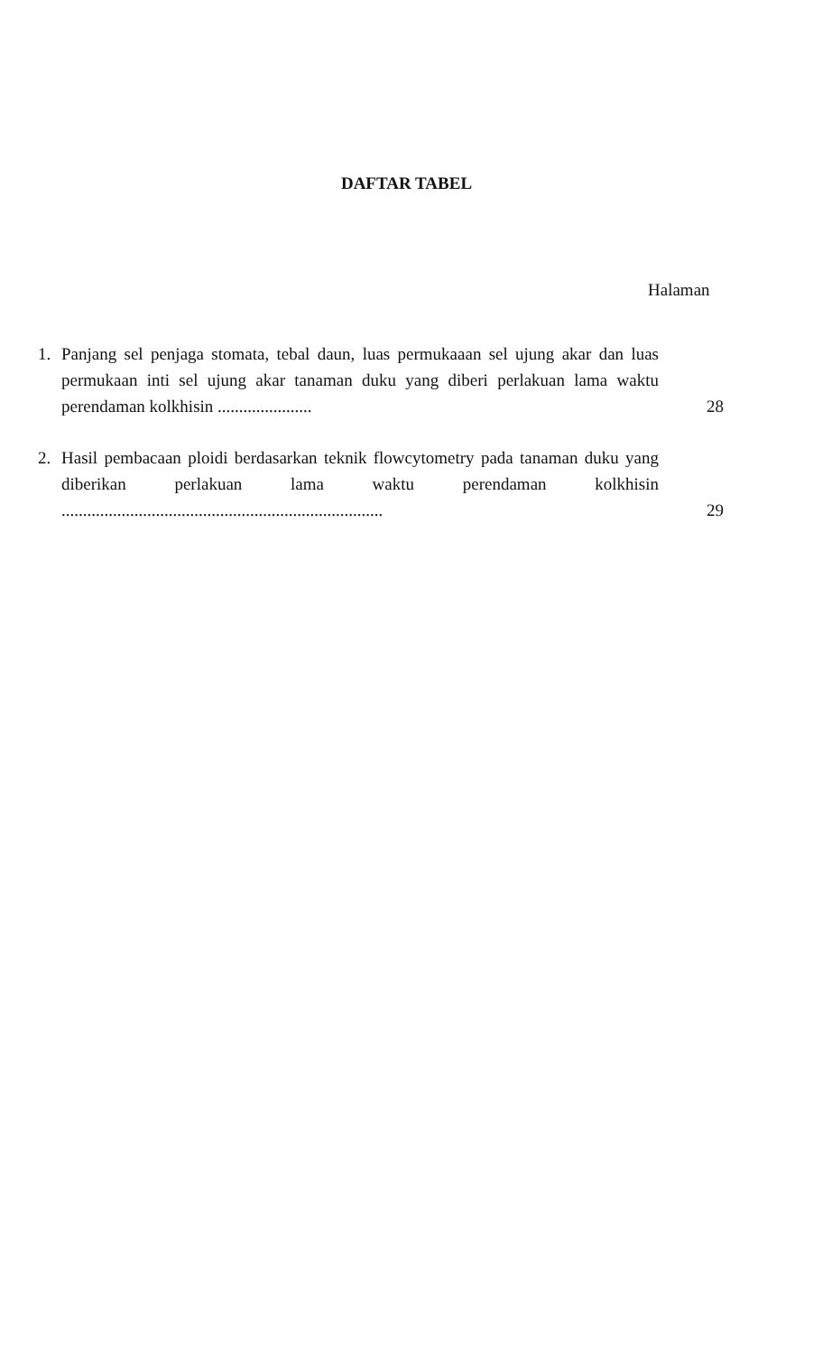DAFTAR TABEL
Halaman
1. Panjang sel penjaga stomata, tebal daun, luas permukaaan sel ujung akar dan luas permukaan inti sel ujung akar tanaman duku yang diberi perlakuan lama waktu perendaman kolkhisin ......................
28
2. Hasil pembacaan ploidi berdasarkan teknik flowcytometry pada tanaman duku yang diberikan perlakuan lama waktu perendaman kolkhisin ...........................................................................
29